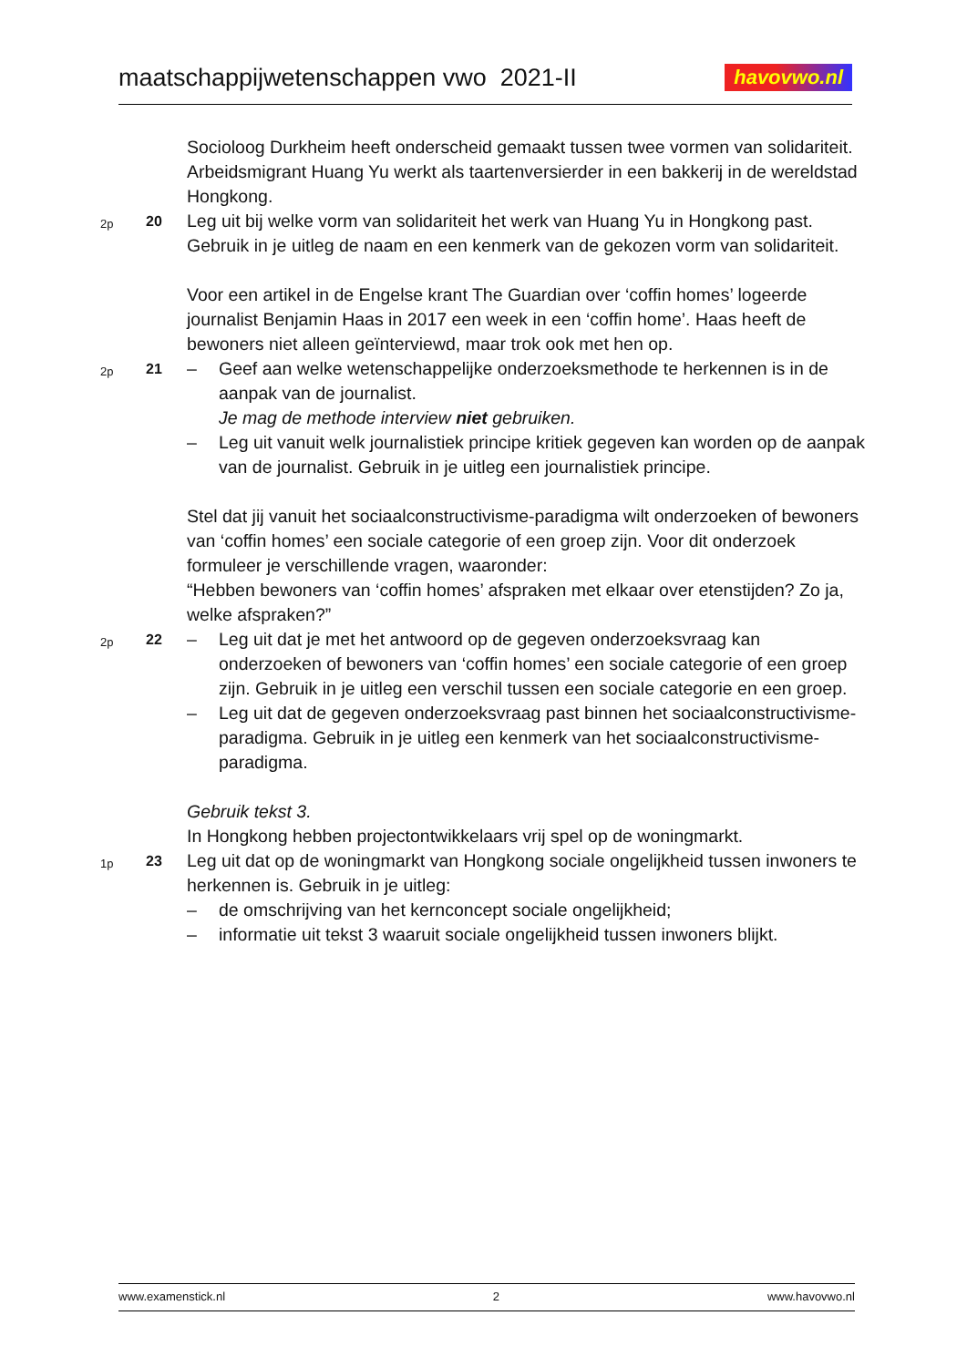maatschappijwetenschappen vwo 2021-II
havovwo.nl
Socioloog Durkheim heeft onderscheid gemaakt tussen twee vormen van solidariteit.
Arbeidsmigrant Huang Yu werkt als taartenversierder in een bakkerij in de wereldstad Hongkong.
2p
20
Leg uit bij welke vorm van solidariteit het werk van Huang Yu in Hongkong past. Gebruik in je uitleg de naam en een kenmerk van de gekozen vorm van solidariteit.
Voor een artikel in de Engelse krant The Guardian over ‘coffin homes’ logeerde journalist Benjamin Haas in 2017 een week in een ‘coffin home’. Haas heeft de bewoners niet alleen geïnterviewd, maar trok ook met hen op.
2p
21
– Geef aan welke wetenschappelijke onderzoeksmethode te herkennen is in de aanpak van de journalist.
Je mag de methode interview niet gebruiken.
– Leg uit vanuit welk journalistiek principe kritiek gegeven kan worden op de aanpak van de journalist. Gebruik in je uitleg een journalistiek principe.
Stel dat jij vanuit het sociaalconstructivisme-paradigma wilt onderzoeken of bewoners van ‘coffin homes’ een sociale categorie of een groep zijn. Voor dit onderzoek formuleer je verschillende vragen, waaronder:
“Hebben bewoners van ‘coffin homes’ afspraken met elkaar over etenstijden? Zo ja, welke afspraken?”
2p
22
– Leg uit dat je met het antwoord op de gegeven onderzoeksvraag kan onderzoeken of bewoners van ‘coffin homes’ een sociale categorie of een groep zijn. Gebruik in je uitleg een verschil tussen een sociale categorie en een groep.
– Leg uit dat de gegeven onderzoeksvraag past binnen het sociaalconstructivisme-paradigma. Gebruik in je uitleg een kenmerk van het sociaalconstructivisme-paradigma.
Gebruik tekst 3.
In Hongkong hebben projectontwikkelaars vrij spel op de woningmarkt.
1p
23
Leg uit dat op de woningmarkt van Hongkong sociale ongelijkheid tussen inwoners te herkennen is. Gebruik in je uitleg:
– de omschrijving van het kernconcept sociale ongelijkheid;
– informatie uit tekst 3 waaruit sociale ongelijkheid tussen inwoners blijkt.
www.examenstick.nl 2 www.havovwo.nl